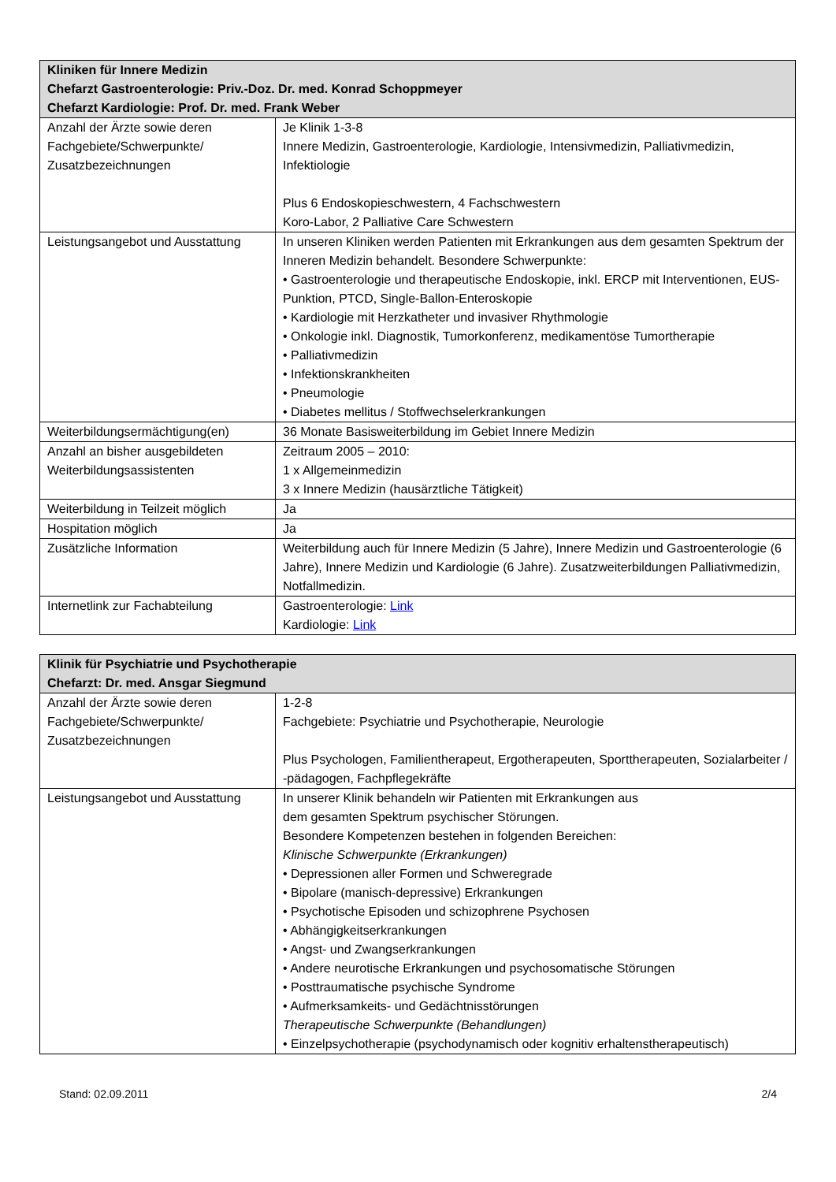| Kliniken für Innere Medizin Chefarzt Gastroenterologie: Priv.-Doz. Dr. med. Konrad Schoppmeyer Chefarzt Kardiologie: Prof. Dr. med. Frank Weber | |
| --- | --- |
| Anzahl der Ärzte sowie deren Fachgebiete/Schwerpunkte/ Zusatzbezeichnungen | Je Klinik 1-3-8 Innere Medizin, Gastroenterologie, Kardiologie, Intensivmedizin, Palliativmedizin, Infektiologie Plus 6 Endoskopieschwestern, 4 Fachschwestern Koro-Labor, 2 Palliative Care Schwestern |
| Leistungsangebot und Ausstattung | In unseren Kliniken werden Patienten mit Erkrankungen aus dem gesamten Spektrum der Inneren Medizin behandelt. Besondere Schwerpunkte: • Gastroenterologie und therapeutische Endoskopie, inkl. ERCP mit Interventionen, EUS-Punktion, PTCD, Single-Ballon-Enteroskopie • Kardiologie mit Herzkatheter und invasiver Rhythmologie • Onkologie inkl. Diagnostik, Tumorkonferenz, medikamentöse Tumortherapie • Palliativmedizin • Infektionskrankheiten • Pneumologie • Diabetes mellitus / Stoffwechselerkrankungen |
| Weiterbildungsermächtigung(en) | 36 Monate Basisweiterbildung im Gebiet Innere Medizin |
| Anzahl an bisher ausgebildeten Weiterbildungsassistenten | Zeitraum 2005 – 2010: 1 x Allgemeinmedizin 3 x Innere Medizin (hausärztliche Tätigkeit) |
| Weiterbildung in Teilzeit möglich | Ja |
| Hospitation möglich | Ja |
| Zusätzliche Information | Weiterbildung auch für Innere Medizin (5 Jahre), Innere Medizin und Gastroenterologie (6 Jahre), Innere Medizin und Kardiologie (6 Jahre). Zusatzweiterbildungen Palliativmedizin, Notfallmedizin. |
| Internetlink zur Fachabteilung | Gastroenterologie: Link Kardiologie: Link |
| Klinik für Psychiatrie und Psychotherapie Chefarzt: Dr. med. Ansgar Siegmund | |
| --- | --- |
| Anzahl der Ärzte sowie deren Fachgebiete/Schwerpunkte/ Zusatzbezeichnungen | 1-2-8 Fachgebiete: Psychiatrie und Psychotherapie, Neurologie Plus Psychologen, Familientherapeut, Ergotherapeuten, Sporttherapeuten, Sozialarbeiter / -pädagogen, Fachpflegekräfte |
| Leistungsangebot und Ausstattung | In unserer Klinik behandeln wir Patienten mit Erkrankungen aus dem gesamten Spektrum psychischer Störungen. Besondere Kompetenzen bestehen in folgenden Bereichen: Klinische Schwerpunkte (Erkrankungen) • Depressionen aller Formen und Schweregrade • Bipolare (manisch-depressive) Erkrankungen • Psychotische Episoden und schizophrene Psychosen • Abhängigkeitserkrankungen • Angst- und Zwangserkrankungen • Andere neurotische Erkrankungen und psychosomatische Störungen • Posttraumatische psychische Syndrome • Aufmerksamkeits- und Gedächtnisstörungen Therapeutische Schwerpunkte (Behandlungen) • Einzelpsychotherapie (psychodynamisch oder kognitiv erhaltenstherapeutisch) |
Stand: 02.09.2011 2/4